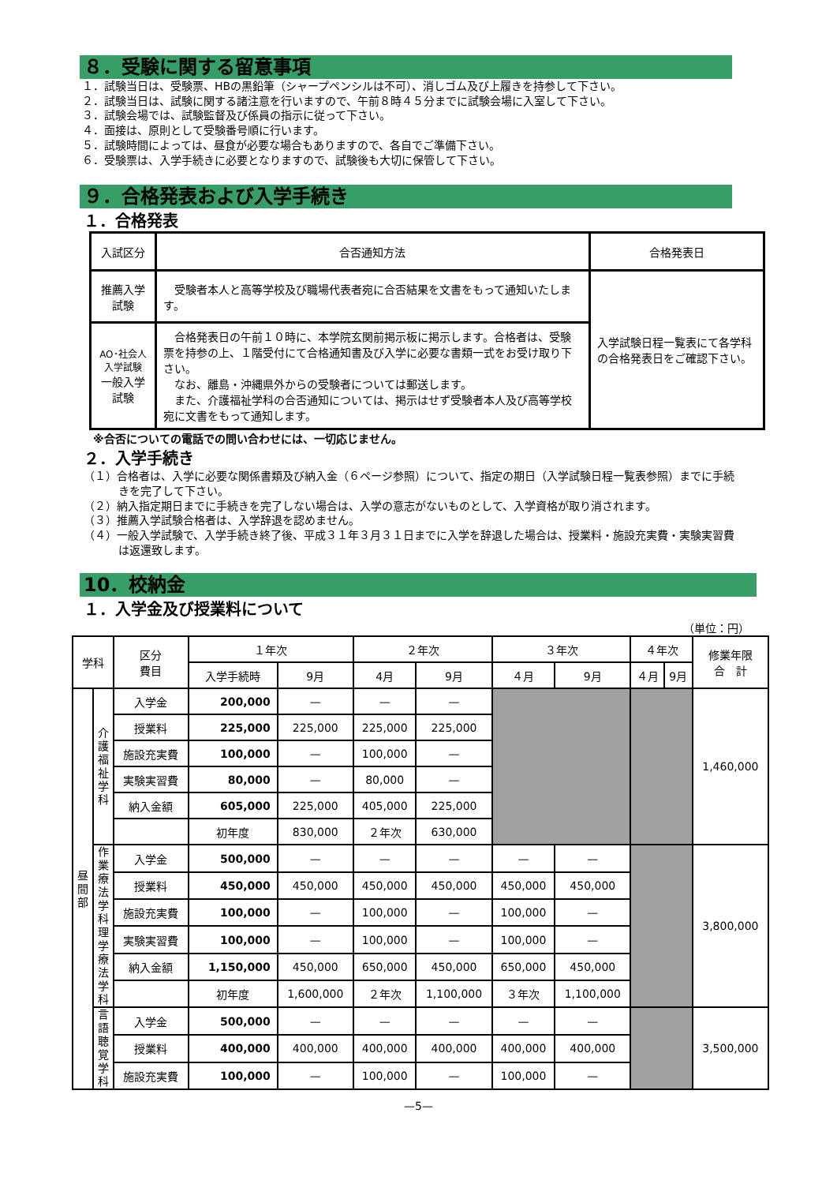８．受験に関する留意事項
１．試験当日は、受験票、HBの黒鉛筆（シャープペンシルは不可）、消しゴム及び上履きを持参して下さい。
２．試験当日は、試験に関する諸注意を行いますので、午前８時４５分までに試験会場に入室して下さい。
３．試験会場では、試験監督及び係員の指示に従って下さい。
４．面接は、原則として受験番号順に行います。
５．試験時間によっては、昼食が必要な場合もありますので、各自でご準備下さい。
６．受験票は、入学手続きに必要となりますので、試験後も大切に保管して下さい。
９．合格発表および入学手続き
１．合格発表
| 入試区分 | 合否通知方法 | 合格発表日 |
| --- | --- | --- |
| 推薦入学試験 | 受験者本人と高等学校及び職場代表者宛に合否結果を文書をもって通知いたします。 | 入学試験日程一覧表にて各学科の合格発表日をご確認下さい。 |
| AO･社会人入学試験 一般入学試験 | 合格発表日の午前１０時に、本学院玄関前掲示板に掲示します。合格者は、受験票を持参の上、１階受付にて合格通知書及び入学に必要な書類一式をお受け取り下さい。 なお、離島・沖縄県外からの受験者については郵送します。 また、介護福祉学科の合否通知については、掲示はせず受験者本人及び高等学校宛に文書をもって通知します。 | |
※合否についての電話での問い合わせには、一切応じません。
２．入学手続き
（１）合格者は、入学に必要な関係書類及び納入金（６ページ参照）について、指定の期日（入学試験日程一覧表参照）までに手続きを完了して下さい。
（２）納入指定期日までに手続きを完了しない場合は、入学の意志がないものとして、入学資格が取り消されます。
（３）推薦入学試験合格者は、入学辞退を認めません。
（４）一般入学試験で、入学手続き終了後、平成３１年３月３１日までに入学を辞退した場合は、授業料・施設充実費・実験実習費は返還致します。
10．校納金
１．入学金及び授業料について
（単位：円）
| 学科 | | 区分 費目 | １年次 | | ２年次 | | ３年次 | | ４年次 | | 修業年限 合 計 |
| --- | --- | --- | --- | --- | --- | --- | --- | --- | --- | --- | --- |
| | | | 入学手続時 | 9月 | 4月 | 9月 | ４月 | 9月 | ４月 | 9月 | |
| 昼間部 | 介護福祉学科 | 入学金 | 200,000 | — | — | — | | | | | 1,460,000 |
| | | 授業料 | 225,000 | 225,000 | 225,000 | 225,000 | | | | | |
| | | 施設充実費 | 100,000 | — | 100,000 | — | | | | | |
| | | 実験実習費 | 80,000 | — | 80,000 | — | | | | | |
| | | 納入金額 | 605,000 | 225,000 | 405,000 | 225,000 | | | | | |
| | | | 初年度 | 830,000 | ２年次 | 630,000 | | | | | |
| | 作業療法学科 理学療法学科 | 入学金 | 500,000 | — | — | — | — | — | | | 3,800,000 |
| | | 授業料 | 450,000 | 450,000 | 450,000 | 450,000 | 450,000 | 450,000 | | | |
| | | 施設充実費 | 100,000 | — | 100,000 | — | 100,000 | — | | | |
| | | 実験実習費 | 100,000 | — | 100,000 | — | 100,000 | — | | | |
| | | 納入金額 | 1,150,000 | 450,000 | 650,000 | 450,000 | 650,000 | 450,000 | | | |
| | | | 初年度 | 1,600,000 | ２年次 | 1,100,000 | ３年次 | 1,100,000 | | | |
| | 言語聴覚学科 | 入学金 | 500,000 | — | — | — | — | — | | | 3,500,000 |
| | | 授業料 | 400,000 | 400,000 | 400,000 | 400,000 | 400,000 | 400,000 | | | |
| | | 施設充実費 | 100,000 | — | 100,000 | — | 100,000 | — | | | |
—5—